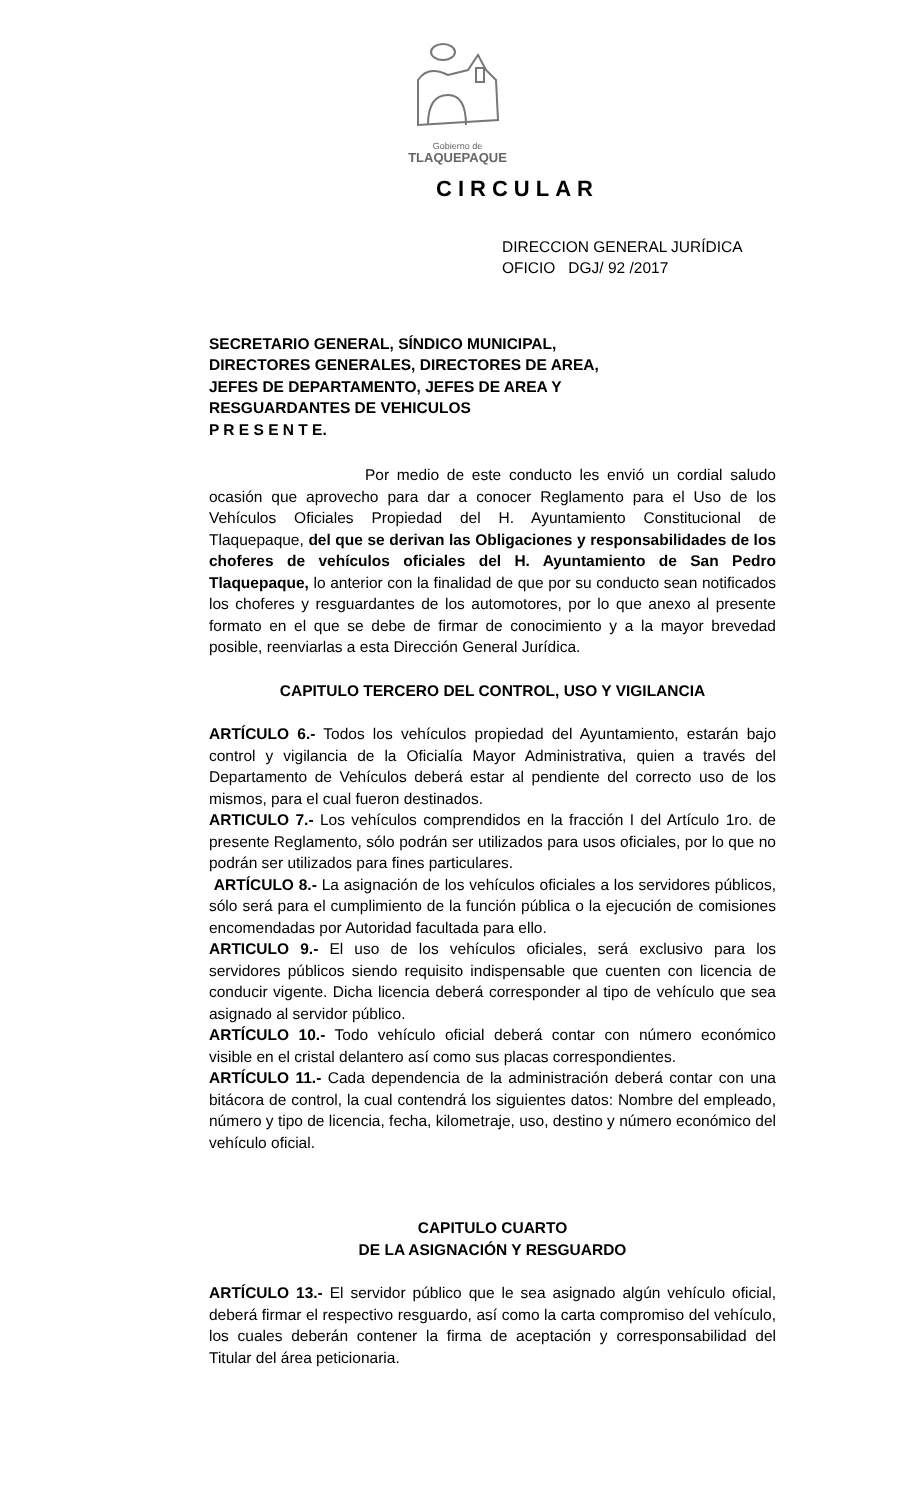Gobierno de
TLAQUEPAQUE
CIRCULAR
DIRECCION GENERAL JURÍDICA
OFICIO DGJ/ 92 /2017
SECRETARIO GENERAL, SÍNDICO MUNICIPAL,
DIRECTORES GENERALES, DIRECTORES DE AREA,
JEFES DE DEPARTAMENTO, JEFES DE AREA Y
RESGUARDANTES DE VEHICULOS
P R E S E N T E.
Por medio de este conducto les envió un cordial saludo ocasión que aprovecho para dar a conocer Reglamento para el Uso de los Vehículos Oficiales Propiedad del H. Ayuntamiento Constitucional de Tlaquepaque, del que se derivan las Obligaciones y responsabilidades de los choferes de vehículos oficiales del H. Ayuntamiento de San Pedro Tlaquepaque, lo anterior con la finalidad de que por su conducto sean notificados los choferes y resguardantes de los automotores, por lo que anexo al presente formato en el que se debe de firmar de conocimiento y a la mayor brevedad posible, reenviarlas a esta Dirección General Jurídica.
CAPITULO TERCERO DEL CONTROL, USO Y VIGILANCIA
ARTÍCULO 6.- Todos los vehículos propiedad del Ayuntamiento, estarán bajo control y vigilancia de la Oficialía Mayor Administrativa, quien a través del Departamento de Vehículos deberá estar al pendiente del correcto uso de los mismos, para el cual fueron destinados.
ARTICULO 7.- Los vehículos comprendidos en la fracción I del Artículo 1ro. de presente Reglamento, sólo podrán ser utilizados para usos oficiales, por lo que no podrán ser utilizados para fines particulares.
ARTÍCULO 8.- La asignación de los vehículos oficiales a los servidores públicos, sólo será para el cumplimiento de la función pública o la ejecución de comisiones encomendadas por Autoridad facultada para ello.
ARTICULO 9.- El uso de los vehículos oficiales, será exclusivo para los servidores públicos siendo requisito indispensable que cuenten con licencia de conducir vigente. Dicha licencia deberá corresponder al tipo de vehículo que sea asignado al servidor público.
ARTÍCULO 10.- Todo vehículo oficial deberá contar con número económico visible en el cristal delantero así como sus placas correspondientes.
ARTÍCULO 11.- Cada dependencia de la administración deberá contar con una bitácora de control, la cual contendrá los siguientes datos: Nombre del empleado, número y tipo de licencia, fecha, kilometraje, uso, destino y número económico del vehículo oficial.
CAPITULO CUARTO
DE LA ASIGNACIÓN Y RESGUARDO
ARTÍCULO 13.- El servidor público que le sea asignado algún vehículo oficial, deberá firmar el respectivo resguardo, así como la carta compromiso del vehículo, los cuales deberán contener la firma de aceptación y corresponsabilidad del Titular del área peticionaria.